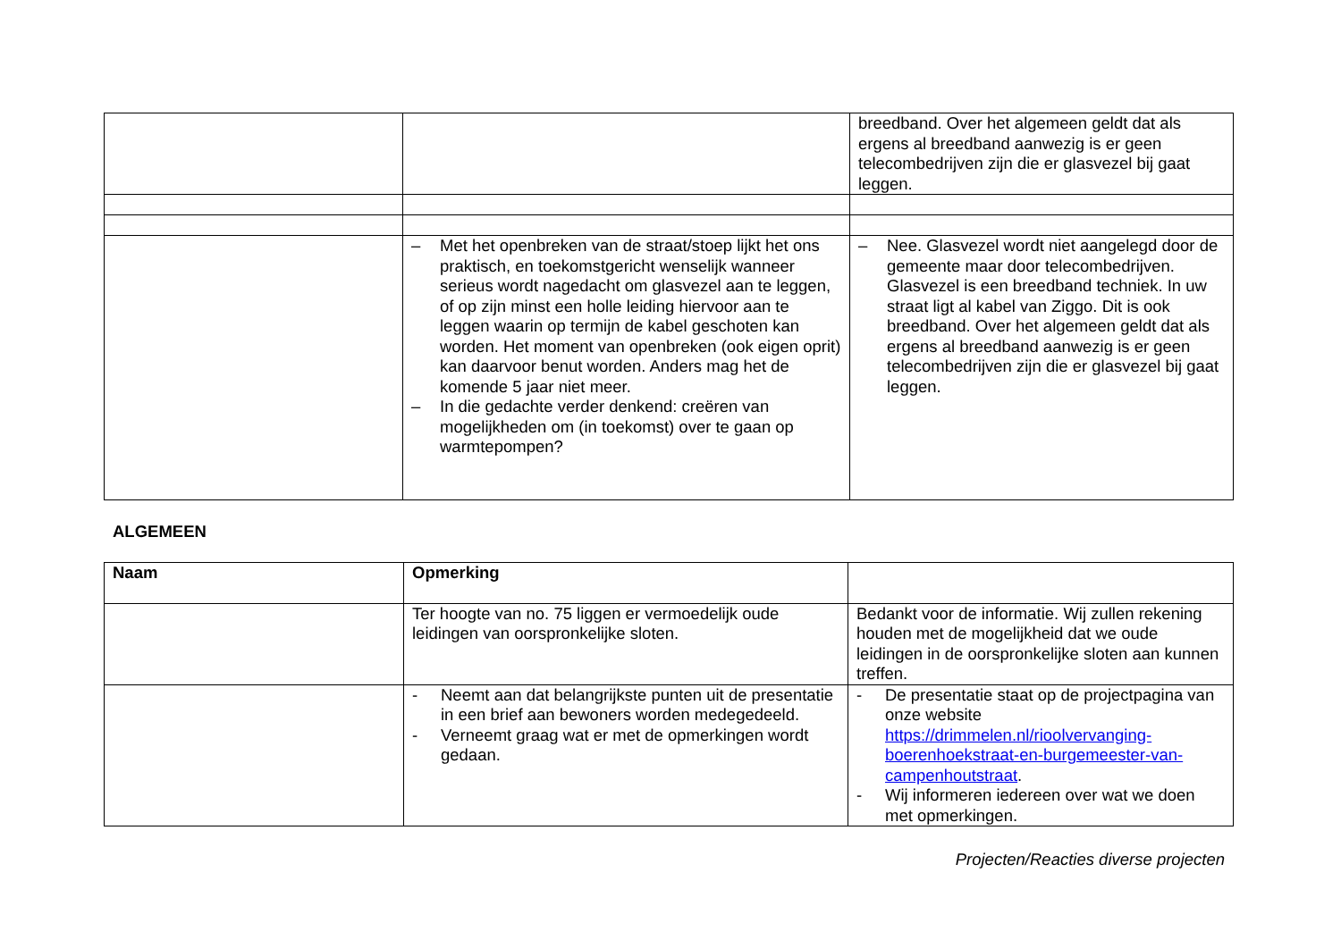| | | breedband. Over het algemeen geldt dat als ergens al breedband aanwezig is er geen telecombedrijven zijn die er glasvezel bij gaat leggen. |
| | – Met het openbreken van de straat/stoep lijkt het ons praktisch, en toekomstgericht wenselijk wanneer serieus wordt nagedacht om glasvezel aan te leggen, of op zijn minst een holle leiding hiervoor aan te leggen waarin op termijn de kabel geschoten kan worden. Het moment van openbreken (ook eigen oprit) kan daarvoor benut worden. Anders mag het de komende 5 jaar niet meer. – In die gedachte verder denkend: creëren van mogelijkheden om (in toekomst) over te gaan op warmtepompen? | – Nee. Glasvezel wordt niet aangelegd door de gemeente maar door telecombedrijven. Glasvezel is een breedband techniek. In uw straat ligt al kabel van Ziggo. Dit is ook breedband. Over het algemeen geldt dat als ergens al breedband aanwezig is er geen telecombedrijven zijn die er glasvezel bij gaat leggen. |
ALGEMEEN
| Naam | Opmerking | |
| | Ter hoogte van no. 75 liggen er vermoedelijk oude leidingen van oorspronkelijke sloten. | Bedankt voor de informatie. Wij zullen rekening houden met de mogelijkheid dat we oude leidingen in de oorspronkelijke sloten aan kunnen treffen. |
| | - Neemt aan dat belangrijkste punten uit de presentatie in een brief aan bewoners worden medegedeeld. - Verneemt graag wat er met de opmerkingen wordt gedaan. | - De presentatie staat op de projectpagina van onze website https://drimmelen.nl/rioolvervanging-boerenhoekstraat-en-burgemeester-van-campenhoutstraat . - Wij informeren iedereen over wat we doen met opmerkingen. |
Projecten/Reacties diverse projecten